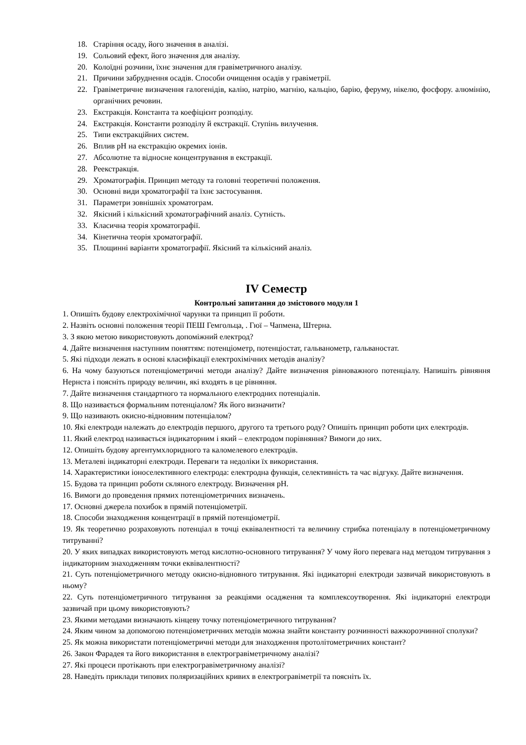18. Старіння осаду, його значення в аналізі.
19. Сольовий ефект, його значення для аналізу.
20. Колоїдні розчини, їхнє значення для гравіметричного аналізу.
21. Причини забруднення осадів. Способи очищення осадів у гравіметрії.
22. Гравіметричне визначення галогенідів, калію, натрію, магнію, кальцію, барію, феруму, нікелю, фосфору. алюмінію, органічних речовин.
23. Екстракція. Константа та коефіцієнт розподілу.
24. Екстракція. Константи розподілу й екстракції. Ступінь вилучення.
25. Типи екстракційних систем.
26. Вплив pH на екстракцію окремих іонів.
27. Абсолютне та відносне концентрування в екстракції.
28. Реекстракція.
29. Хроматографія. Принцип методу та головні теоретичні положення.
30. Основні види хроматографії та їхнє застосування.
31. Параметри зовнішніх хроматограм.
32. Якісний і кількісний хроматографічний аналіз. Сутність.
33. Класична теорія хроматографії.
34. Кінетична теорія хроматографії.
35. Площинні варіанти хроматографії. Якісний та кількісний аналіз.
IV Семестр
Контрольні запитання до змістового модуля 1
1. Опишіть будову електрохімічної чарунки та принцип її роботи.
2. Назвіть основні положення теорії ПЕШ Гемгольца, . Гюї – Чапмена, Штерна.
3. З якою метою використовують допоміжний електрод?
4. Дайте визначення наступним поняттям: потенціометр, потенціостат, гальванометр, гальваностат.
5. Які підходи лежать в основі класифікації електрохімічних методів аналізу?
6. На чому базуються потенціометричні методи аналізу? Дайте визначення рівноважного потенціалу. Напишіть рівняння Нернста і поясніть природу величин, які входять в це рівняння.
7. Дайте визначення стандартного та нормального електродних потенціалів.
8. Що називається формальним потенціалом? Як його визначити?
9. Що називають окисно-відновним потенціалом?
10. Які електроди належать до електродів першого, другого та третього роду? Опишіть принцип роботи цих електродів.
11. Який електрод називається індикаторним і який – електродом порівняння? Вимоги до них.
12. Опишіть будову аргентумхлоридного та каломелевого електродів.
13. Металеві індикаторні електроди. Переваги та недоліки їх використання.
14. Характеристики іоноселективного електрода: електродна функція, селективність та час відгуку. Дайте визначення.
15. Будова та принцип роботи скляного електроду. Визначення pH.
16. Вимоги до проведення прямих потенціометричних визначень.
17. Основні джерела похибок в прямій потенціометрії.
18. Способи знаходження концентрації в прямій потенціометрії.
19. Як теоретично розраховують потенціал в точці еквівалентності та величину стрибка потенціалу в потенціометричному титруванні?
20. У яких випадках використовують метод кислотно-основного титрування? У чому його перевага над методом титрування з індикаторним знаходженням точки еквівалентності?
21. Суть потенціометричного методу окисно-відновного титрування. Які індикаторні електроди зазвичай використовують в ньому?
22. Суть потенціометричного титрування за реакціями осадження та комплексоутворення. Які індикаторні електроди зазвичай при цьому використовують?
23. Якими методами визначають кінцеву точку потенціометричного титрування?
24. Яким чином за допомогою потенціометричних методів можна знайти константу розчинності важкорозчинної сполуки?
25. Як можна використати потенціометричні методи для знаходження протолітометричних констант?
26. Закон Фарадея та його використання в електрогравіметричному аналізі?
27. Які процеси протікають при електрогравіметричному аналізі?
28. Наведіть приклади типових поляризаційних кривих в електрогравіметрії та поясніть їх.